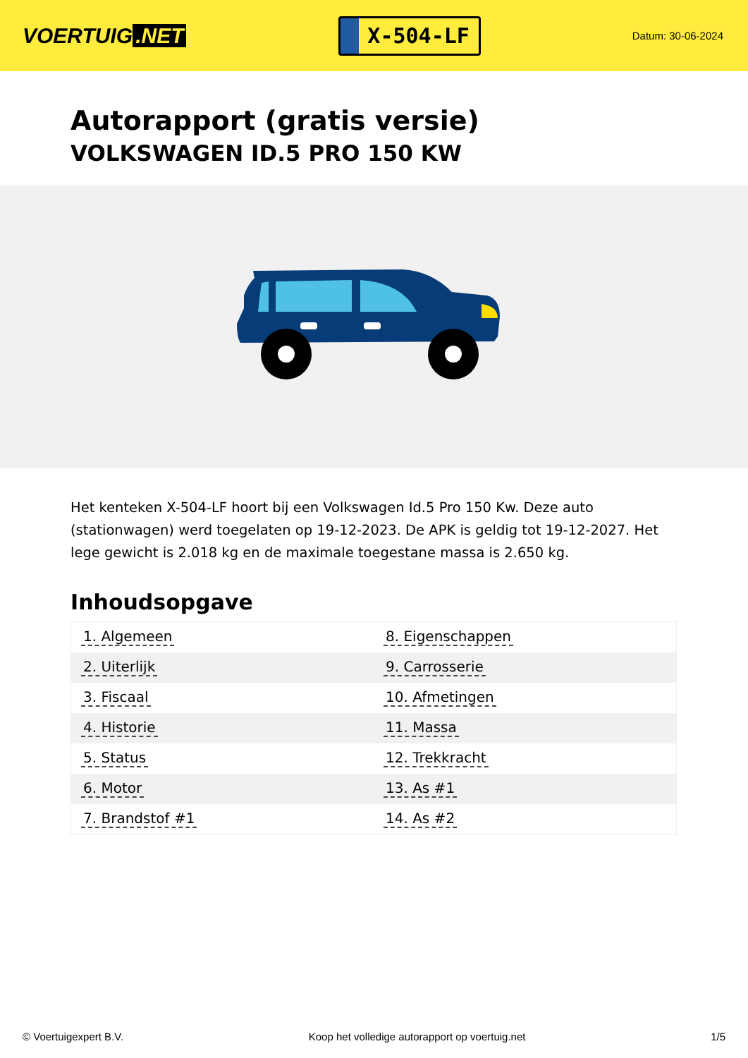VOERTUIG.NET
X-504-LF
Datum: 30-06-2024
Autorapport (gratis versie)
VOLKSWAGEN ID.5 PRO 150 KW
Het kenteken X-504-LF hoort bij een Volkswagen Id.5 Pro 150 Kw. Deze auto (stationwagen) werd toegelaten op 19-12-2023. De APK is geldig tot 19-12-2027. Het lege gewicht is 2.018 kg en de maximale toegestane massa is 2.650 kg.
Inhoudsopgave
| 1. Algemeen | 8. Eigenschappen |
| 2. Uiterlijk | 9. Carrosserie |
| 3. Fiscaal | 10. Afmetingen |
| 4. Historie | 11. Massa |
| 5. Status | 12. Trekkracht |
| 6. Motor | 13. As #1 |
| 7. Brandstof #1 | 14. As #2 |
© Voertuigexpert B.V. Koop het volledige autorapport op voertuig.net 1/5